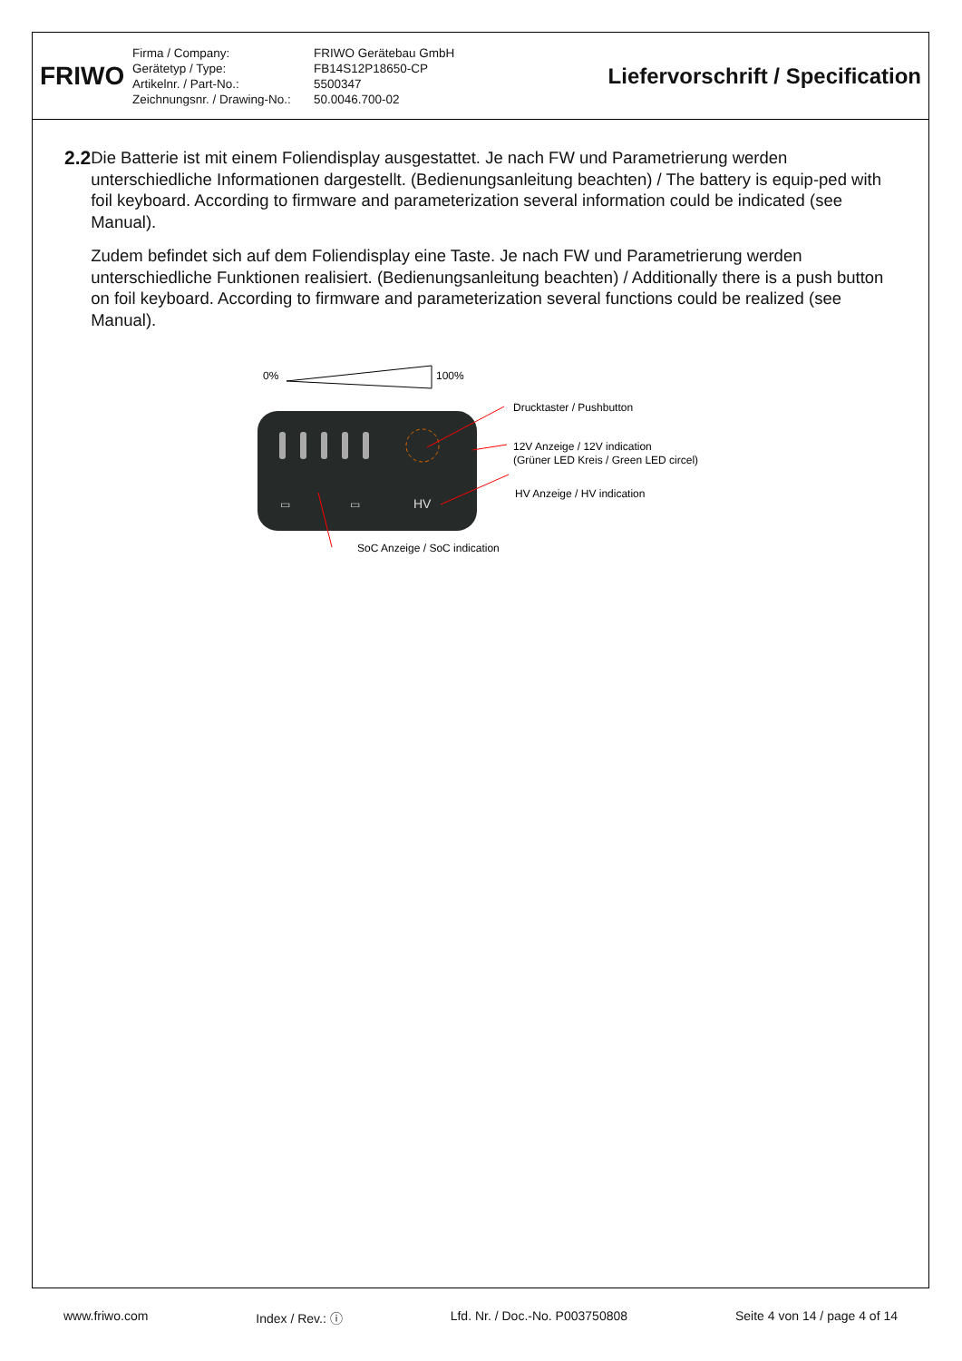FRIWO
Firma / Company:
Gerätetyp / Type:
Artikelnr. / Part-No.:
Zeichnungsnr. / Drawing-No.:
FRIWO Gerätebau GmbH
FB14S12P18650-CP
5500347
50.0046.700-02
Liefervorschrift / Specification
2.2 Die Batterie ist mit einem Foliendisplay ausgestattet. Je nach FW und Parametrierung werden unterschiedliche Informationen dargestellt. (Bedienungsanleitung beachten) / The battery is equip-ped with foil keyboard. According to firmware and parameterization several information could be indicated (see Manual).
Zudem befindet sich auf dem Foliendisplay eine Taste. Je nach FW und Parametrierung werden unterschiedliche Funktionen realisiert. (Bedienungsanleitung beachten) / Additionally there is a push button on foil keyboard. According to firmware and parameterization several functions could be realized (see Manual).
0%
100%
▭
▭
HV
Drucktaster / Pushbutton
12V Anzeige / 12V indication
(Grüner LED Kreis / Green LED circel)
HV Anzeige / HV indication
SoC Anzeige / SoC indication
www.friwo.com Index / Rev.: ⓘ Lfd. Nr. / Doc.-No. P003750808 Seite 4 von 14 / page 4 of 14